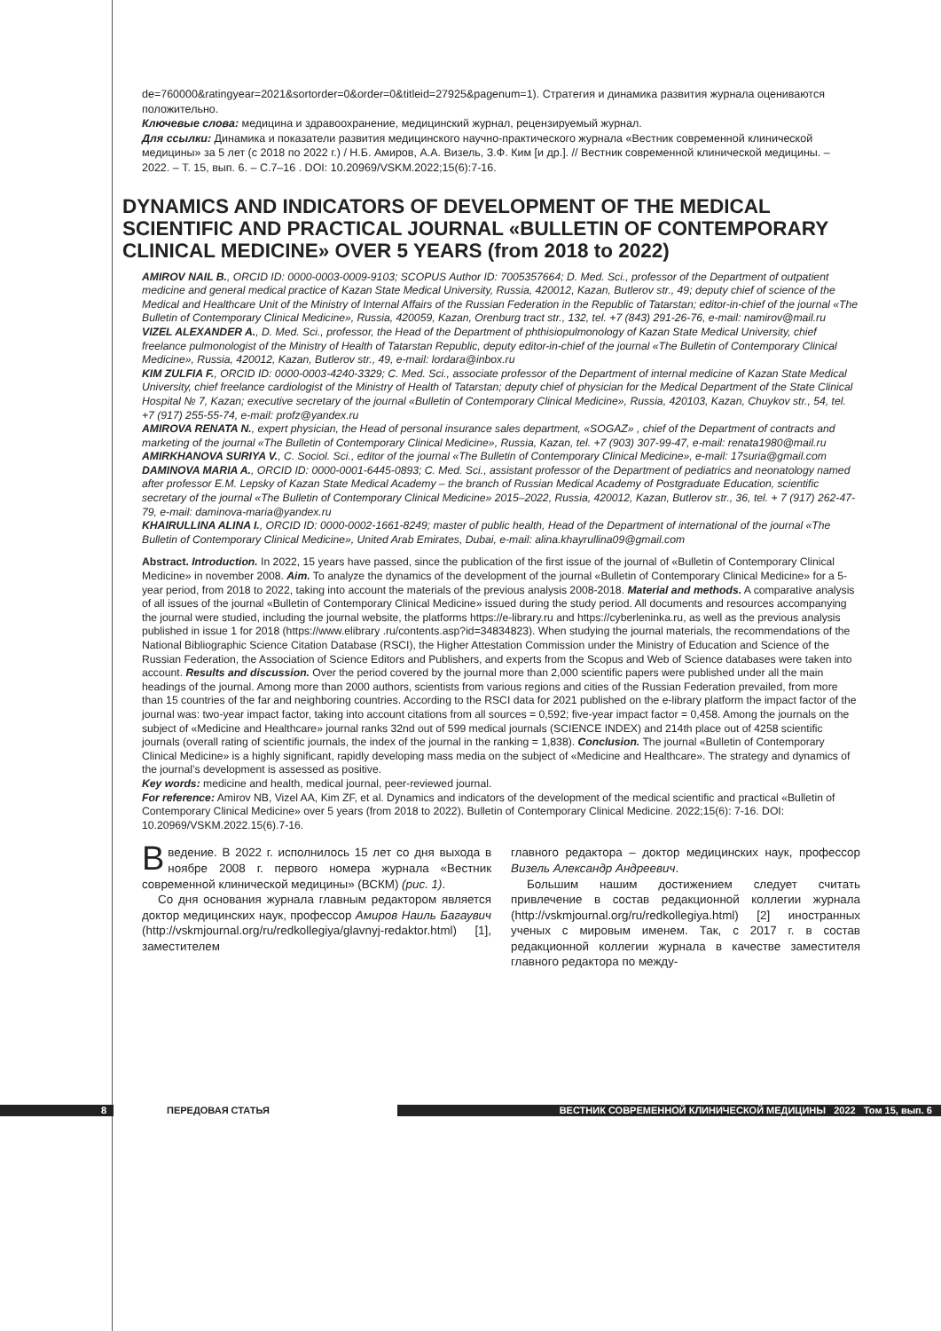de=760000&ratingyear=2021&sortorder=0&order=0&titleid=27925&pagenum=1). Стратегия и динамика развития журнала оцениваются положительно.
Ключевые слова: медицина и здравоохранение, медицинский журнал, рецензируемый журнал.
Для ссылки: Динамика и показатели развития медицинского научно-практического журнала «Вестник современной клинической медицины» за 5 лет (с 2018 по 2022 г.) / Н.Б. Амиров, А.А. Визель, З.Ф. Ким [и др.]. // Вестник современной клинической медицины. – 2022. – Т. 15, вып. 6. – С.7–16 . DOI: 10.20969/VSKM.2022;15(6):7-16.
DYNAMICS AND INDICATORS OF DEVELOPMENT OF THE MEDICAL SCIENTIFIC AND PRACTICAL JOURNAL «BULLETIN OF CONTEMPORARY CLINICAL MEDICINE» OVER 5 YEARS (from 2018 to 2022)
AMIROV NAIL B., ORCID ID: 0000-0003-0009-9103; SCOPUS Author ID: 7005357664; D. Med. Sci., professor of the Department of outpatient medicine and general medical practice of Kazan State Medical University, Russia, 420012, Kazan, Butlerov str., 49; deputy chief of science of the Medical and Healthcare Unit of the Ministry of Internal Affairs of the Russian Federation in the Republic of Tatarstan; editor-in-chief of the journal «The Bulletin of Contemporary Clinical Medicine», Russia, 420059, Kazan, Orenburg tract str., 132, tel. +7 (843) 291-26-76, e-mail: namirov@mail.ru
VIZEL ALEXANDER A., D. Med. Sci., professor, the Head of the Department of phthisiopulmonology of Kazan State Medical University, chief freelance pulmonologist of the Ministry of Health of Tatarstan Republic, deputy editor-in-chief of the journal «The Bulletin of Contemporary Clinical Medicine», Russia, 420012, Kazan, Butlerov str., 49, e-mail: lordara@inbox.ru
KIM ZULFIA F., ORCID ID: 0000-0003-4240-3329; C. Med. Sci., associate professor of the Department of internal medicine of Kazan State Medical University, chief freelance cardiologist of the Ministry of Health of Tatarstan; deputy chief of physician for the Medical Department of the State Clinical Hospital № 7, Kazan; executive secretary of the journal «Bulletin of Contemporary Clinical Medicine», Russia, 420103, Kazan, Chuykov str., 54, tel. +7 (917) 255-55-74, e-mail: profz@yandex.ru
AMIROVA RENATA N., expert physician, the Head of personal insurance sales department, «SOGAZ» , chief of the Department of contracts and marketing of the journal «The Bulletin of Contemporary Clinical Medicine», Russia, Kazan, tel. +7 (903) 307-99-47, e-mail: renata1980@mail.ru
AMIRKHANOVA SURIYA V., C. Sociol. Sci., editor of the journal «The Bulletin of Contemporary Clinical Medicine», e-mail: 17suria@gmail.com
DAMINOVA MARIA A., ORCID ID: 0000-0001-6445-0893; C. Med. Sci., assistant professor of the Department of pediatrics and neonatology named after professor E.M. Lepsky of Kazan State Medical Academy – the branch of Russian Medical Academy of Postgraduate Education, scientific secretary of the journal «The Bulletin of Contemporary Clinical Medicine» 2015–2022, Russia, 420012, Kazan, Butlerov str., 36, tel. + 7 (917) 262-47-79, e-mail: daminova-maria@yandex.ru
KHAIRULLINA ALINA I., ORCID ID: 0000-0002-1661-8249; master of public health, Head of the Department of international of the journal «The Bulletin of Contemporary Clinical Medicine», United Arab Emirates, Dubai, e-mail: alina.khayrullina09@gmail.com
Abstract. Introduction. In 2022, 15 years have passed, since the publication of the first issue of the journal of «Bulletin of Contemporary Clinical Medicine» in november 2008. Aim. To analyze the dynamics of the development of the journal «Bulletin of Contemporary Clinical Medicine» for a 5-year period, from 2018 to 2022, taking into account the materials of the previous analysis 2008-2018. Material and methods. A comparative analysis of all issues of the journal «Bulletin of Contemporary Clinical Medicine» issued during the study period. All documents and resources accompanying the journal were studied, including the journal website, the platforms https://e-library.ru and https://cyberleninka.ru, as well as the previous analysis published in issue 1 for 2018 (https://www.elibrary .ru/contents.asp?id=34834823). When studying the journal materials, the recommendations of the National Bibliographic Science Citation Database (RSCI), the Higher Attestation Commission under the Ministry of Education and Science of the Russian Federation, the Association of Science Editors and Publishers, and experts from the Scopus and Web of Science databases were taken into account. Results and discussion. Over the period covered by the journal more than 2,000 scientific papers were published under all the main headings of the journal. Among more than 2000 authors, scientists from various regions and cities of the Russian Federation prevailed, from more than 15 countries of the far and neighboring countries. According to the RSCI data for 2021 published on the e-library platform the impact factor of the journal was: two-year impact factor, taking into account citations from all sources = 0,592; five-year impact factor = 0,458. Among the journals on the subject of «Medicine and Healthcare» journal ranks 32nd out of 599 medical journals (SCIENCE INDEX) and 214th place out of 4258 scientific journals (overall rating of scientific journals, the index of the journal in the ranking = 1,838). Conclusion. The journal «Bulletin of Contemporary Clinical Medicine» is a highly significant, rapidly developing mass media on the subject of «Medicine and Healthcare». The strategy and dynamics of the journal’s development is assessed as positive.
Key words: medicine and health, medical journal, peer-reviewed journal.
For reference: Amirov NB, Vizel AA, Kim ZF, et al. Dynamics and indicators of the development of the medical scientific and practical «Bulletin of Contemporary Clinical Medicine» over 5 years (from 2018 to 2022). Bulletin of Contemporary Clinical Medicine. 2022;15(6): 7-16. DOI: 10.20969/VSKM.2022.15(6).7-16.
Введение. В 2022 г. исполнилось 15 лет со дня выхода в ноябре 2008 г. первого номера журнала «Вестник современной клинической медицины» (ВСКМ) (рис. 1).
Со дня основания журнала главным редактором является доктор медицинских наук, профессор Амиров Наиль Багаувич (http://vskmjournal.org/ru/redkollegiya/glavnyj-redaktor.html) [1], заместителем
главного редактора – доктор медицинских наук, профессор Визель Александр Андреевич.
Большим нашим достижением следует считать привлечение в состав редакционной коллегии журнала (http://vskmjournal.org/ru/redkollegiya.html) [2] иностранных ученых с мировым именем. Так, с 2017 г. в состав редакционной коллегии журнала в качестве заместителя главного редактора по между-
8 ПЕРЕДОВАЯ СТАТЬЯ ВЕСТНИК СОВРЕМЕННОЙ КЛИНИЧЕСКОЙ МЕДИЦИНЫ 2022 Том 15, вып. 6